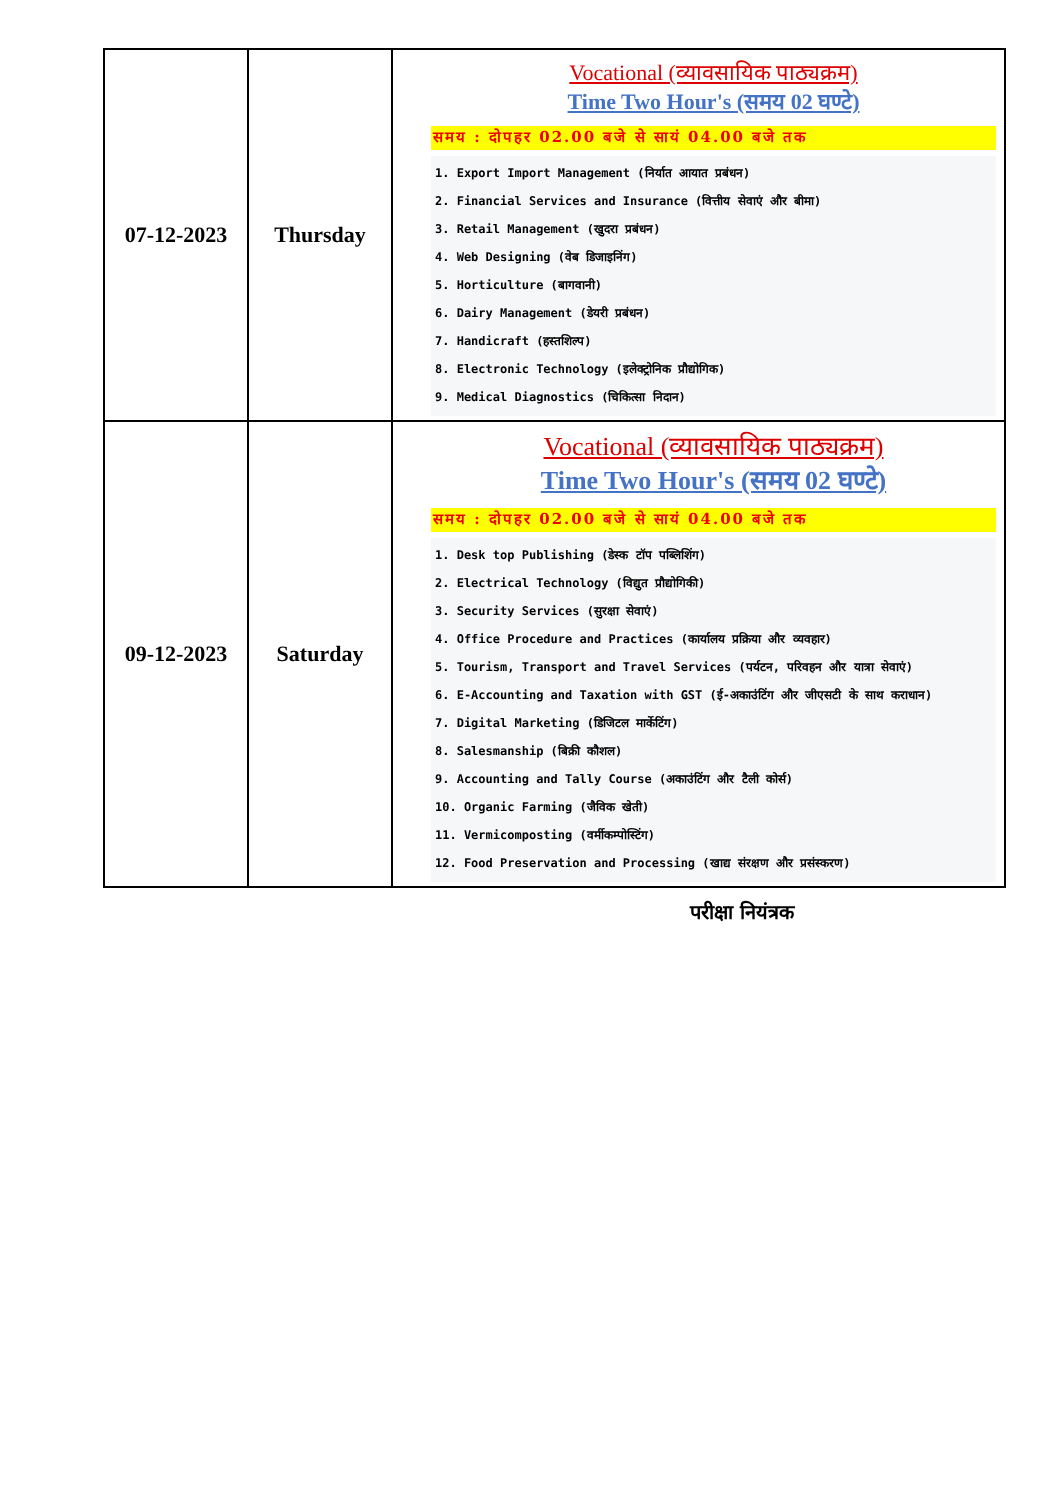| 07-12-2023 | Thursday | Vocational (व्यावसायिक पाठ्यक्रम) Time Two Hour's (समय 02 घण्टे) समय : दोपहर 02.00 बजे से सायं 04.00 बजे तक 1. Export Import Management (निर्यात आयात प्रबंधन) 2. Financial Services and Insurance (वित्तीय सेवाएं और बीमा) 3. Retail Management (खुदरा प्रबंधन) 4. Web Designing (वेब डिजाइनिंग) 5. Horticulture (बागवानी) 6. Dairy Management (डेयरी प्रबंधन) 7. Handicraft (हस्तशिल्प) 8. Electronic Technology (इलेक्ट्रोनिक प्रौद्योगिक) 9. Medical Diagnostics (चिकित्सा निदान) |
| 09-12-2023 | Saturday | Vocational (व्यावसायिक पाठ्यक्रम) Time Two Hour's (समय 02 घण्टे) समय : दोपहर 02.00 बजे से सायं 04.00 बजे तक 1. Desk top Publishing (डेस्क टॉप पब्लिशिंग) 2. Electrical Technology (विद्युत प्रौद्योगिकी) 3. Security Services (सुरक्षा सेवाएं) 4. Office Procedure and Practices (कार्यालय प्रक्रिया और व्यवहार) 5. Tourism, Transport and Travel Services (पर्यटन, परिवहन और यात्रा सेवाएं) 6. E-Accounting and Taxation with GST (ई-अकाउंटिंग और जीएसटी के साथ कराधान) 7. Digital Marketing (डिजिटल मार्केटिंग) 8. Salesmanship (बिक्री कौशल) 9. Accounting and Tally Course (अकाउंटिंग और टैली कोर्स) 10. Organic Farming (जैविक खेती) 11. Vermicomposting (वर्मीकम्पोस्टिंग) 12. Food Preservation and Processing (खाद्य संरक्षण और प्रसंस्करण) |
परीक्षा नियंत्रक